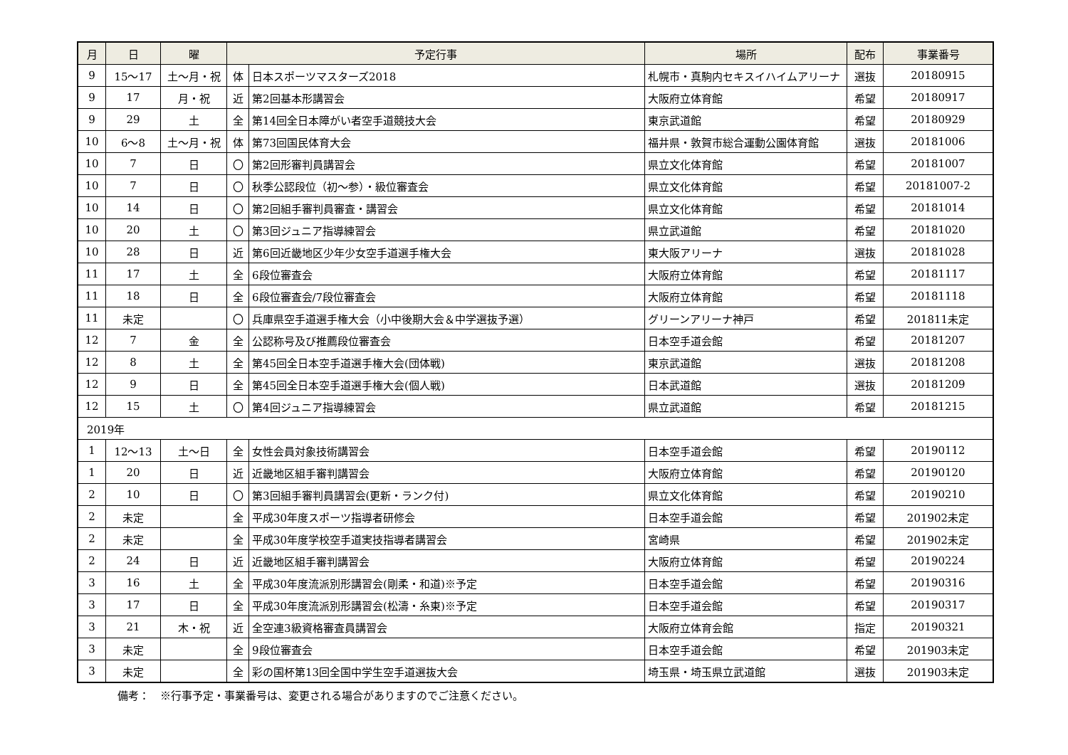| 月 | 日 | 曜 | 予定行事 | | 場所 | 配布 | 事業番号 |
| --- | --- | --- | --- | --- | --- | --- | --- |
| 9 | 15〜17 | 土〜月・祝 | 体 | 日本スポーツマスターズ2018 | 札幌市・真駒内セキスイハイムアリーナ | 選抜 | 20180915 |
| 9 | 17 | 月・祝 | 近 | 第2回基本形講習会 | 大阪府立体育館 | 希望 | 20180917 |
| 9 | 29 | 土 | 全 | 第14回全日本障がい者空手道競技大会 | 東京武道館 | 希望 | 20180929 |
| 10 | 6〜8 | 土〜月・祝 | 体 | 第73回国民体育大会 | 福井県・敦賀市総合運動公園体育館 | 選抜 | 20181006 |
| 10 | 7 | 日 | 〇 | 第2回形審判員講習会 | 県立文化体育館 | 希望 | 20181007 |
| 10 | 7 | 日 | 〇 | 秋季公認段位（初〜参）・級位審査会 | 県立文化体育館 | 希望 | 20181007-2 |
| 10 | 14 | 日 | 〇 | 第2回組手審判員審査・講習会 | 県立文化体育館 | 希望 | 20181014 |
| 10 | 20 | 土 | 〇 | 第3回ジュニア指導練習会 | 県立武道館 | 希望 | 20181020 |
| 10 | 28 | 日 | 近 | 第6回近畿地区少年少女空手道選手権大会 | 東大阪アリーナ | 選抜 | 20181028 |
| 11 | 17 | 土 | 全 | 6段位審査会 | 大阪府立体育館 | 希望 | 20181117 |
| 11 | 18 | 日 | 全 | 6段位審査会/7段位審査会 | 大阪府立体育館 | 希望 | 20181118 |
| 11 | 未定 | | 〇 | 兵庫県空手道選手権大会（小中後期大会＆中学選抜予選） | グリーンアリーナ神戸 | 希望 | 201811未定 |
| 12 | 7 | 金 | 全 | 公認称号及び推薦段位審査会 | 日本空手道会館 | 希望 | 20181207 |
| 12 | 8 | 土 | 全 | 第45回全日本空手道選手権大会(団体戦) | 東京武道館 | 選抜 | 20181208 |
| 12 | 9 | 日 | 全 | 第45回全日本空手道選手権大会(個人戦) | 日本武道館 | 選抜 | 20181209 |
| 12 | 15 | 土 | 〇 | 第4回ジュニア指導練習会 | 県立武道館 | 希望 | 20181215 |
| 2019年 | | | | | | | |
| 1 | 12〜13 | 土〜日 | 全 | 女性会員対象技術講習会 | 日本空手道会館 | 希望 | 20190112 |
| 1 | 20 | 日 | 近 | 近畿地区組手審判講習会 | 大阪府立体育館 | 希望 | 20190120 |
| 2 | 10 | 日 | 〇 | 第3回組手審判員講習会(更新・ランク付) | 県立文化体育館 | 希望 | 20190210 |
| 2 | 未定 | | 全 | 平成30年度スポーツ指導者研修会 | 日本空手道会館 | 希望 | 201902未定 |
| 2 | 未定 | | 全 | 平成30年度学校空手道実技指導者講習会 | 宮崎県 | 希望 | 201902未定 |
| 2 | 24 | 日 | 近 | 近畿地区組手審判講習会 | 大阪府立体育館 | 希望 | 20190224 |
| 3 | 16 | 土 | 全 | 平成30年度流派別形講習会(剛柔・和道)※予定 | 日本空手道会館 | 希望 | 20190316 |
| 3 | 17 | 日 | 全 | 平成30年度流派別形講習会(松濤・糸東)※予定 | 日本空手道会館 | 希望 | 20190317 |
| 3 | 21 | 木・祝 | 近 | 全空連3級資格審査員講習会 | 大阪府立体育会館 | 指定 | 20190321 |
| 3 | 未定 | | 全 | 9段位審査会 | 日本空手道会館 | 希望 | 201903未定 |
| 3 | 未定 | | 全 | 彩の国杯第13回全国中学生空手道選抜大会 | 埼玉県・埼玉県立武道館 | 選抜 | 201903未定 |
備考：　※行事予定・事業番号は、変更される場合がありますのでご注意ください。